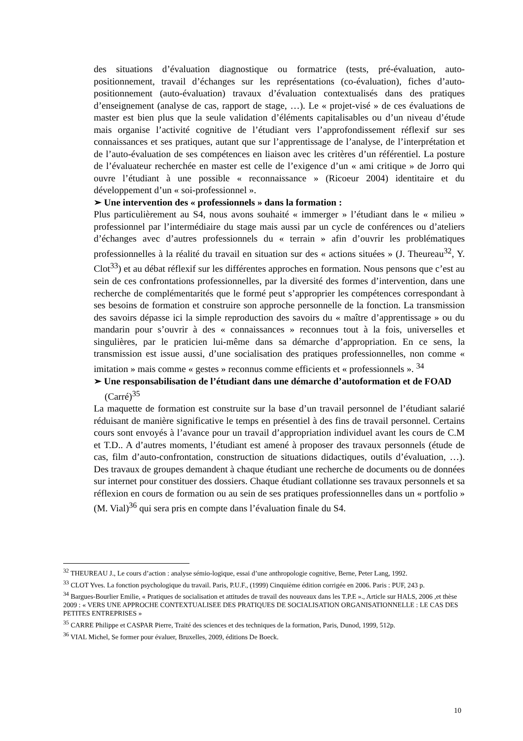des situations d’évaluation diagnostique ou formatrice (tests, pré-évaluation, auto-positionnement, travail d’échanges sur les représentations (co-évaluation), fiches d’auto-positionnement (auto-évaluation) travaux d’évaluation contextualisés dans des pratiques d’enseignement (analyse de cas, rapport de stage, …). Le « projet-visé » de ces évaluations de master est bien plus que la seule validation d’éléments capitalisables ou d’un niveau d’étude mais organise l’activité cognitive de l’étudiant vers l’approfondissement réflexif sur ses connaissances et ses pratiques, autant que sur l’apprentissage de l’analyse, de l’interprétation et de l’auto-évaluation de ses compétences en liaison avec les critères d’un référentiel. La posture de l’évaluateur recherchée en master est celle de l’exigence d’un « ami critique » de Jorro qui ouvre l’étudiant à une possible « reconnaissance » (Ricoeur 2004) identitaire et du développement d’un « soi-professionnel ».
➢ Une intervention des « professionnels » dans la formation :
Plus particulièrement au S4, nous avons souhaité « immerger » l’étudiant dans le « milieu » professionnel par l’intermédiaire du stage mais aussi par un cycle de conférences ou d’ateliers d’échanges avec d’autres professionnels du « terrain » afin d’ouvrir les problématiques professionnelles à la réalité du travail en situation sur des « actions situées » (J. Theureau<sup>32</sup>, Y. Clot<sup>33</sup>) et au débat réflexif sur les différentes approches en formation. Nous pensons que c’est au sein de ces confrontations professionnelles, par la diversité des formes d’intervention, dans une recherche de complémentarités que le formé peut s’approprier les compétences correspondant à ses besoins de formation et construire son approche personnelle de la fonction. La transmission des savoirs dépasse ici la simple reproduction des savoirs du « maître d’apprentissage » ou du mandarin pour s’ouvrir à des « connaissances » reconnues tout à la fois, universelles et singulières, par le praticien lui-même dans sa démarche d’appropriation. En ce sens, la transmission est issue aussi, d’une socialisation des pratiques professionnelles, non comme « imitation » mais comme « gestes » reconnus comme efficients et « professionnels ». <sup>34</sup>
➢ Une responsabilisation de l’étudiant dans une démarche d’autoformation et de FOAD (Carré)<sup>35</sup>
La maquette de formation est construite sur la base d’un travail personnel de l’étudiant salarié réduisant de manière significative le temps en présentiel à des fins de travail personnel. Certains cours sont envoyés à l’avance pour un travail d’appropriation individuel avant les cours de C.M et T.D.. A d’autres moments, l’étudiant est amené à proposer des travaux personnels (étude de cas, film d’auto-confrontation, construction de situations didactiques, outils d’évaluation, …). Des travaux de groupes demandent à chaque étudiant une recherche de documents ou de données sur internet pour constituer des dossiers. Chaque étudiant collationne ses travaux personnels et sa réflexion en cours de formation ou au sein de ses pratiques professionnelles dans un « portfolio » (M. Vial)<sup>36</sup> qui sera pris en compte dans l’évaluation finale du S4.
<sup>32</sup> THEUREAU J., Le cours d’action : analyse sémio-logique, essai d’une anthropologie cognitive, Berne, Peter Lang, 1992.
<sup>33</sup> CLOT Yves. La fonction psychologique du travail. Paris, P.U.F., (1999) Cinquième édition corrigée en 2006. Paris : PUF, 243 p.
<sup>34</sup> Bargues-Bourlier Emilie, « Pratiques de socialisation et attitudes de travail des nouveaux dans les T.P.E »., Article sur HALS, 2006 ,et thèse 2009 : « VERS UNE APPROCHE CONTEXTUALISEE DES PRATIQUES DE SOCIALISATION ORGANISATIONNELLE : LE CAS DES PETITES ENTREPRISES »
<sup>35</sup> CARRE Philippe et CASPAR Pierre, Traité des sciences et des techniques de la formation, Paris, Dunod, 1999, 512p.
<sup>36</sup> VIAL Michel, Se former pour évaluer, Bruxelles, 2009, éditions De Boeck.
10